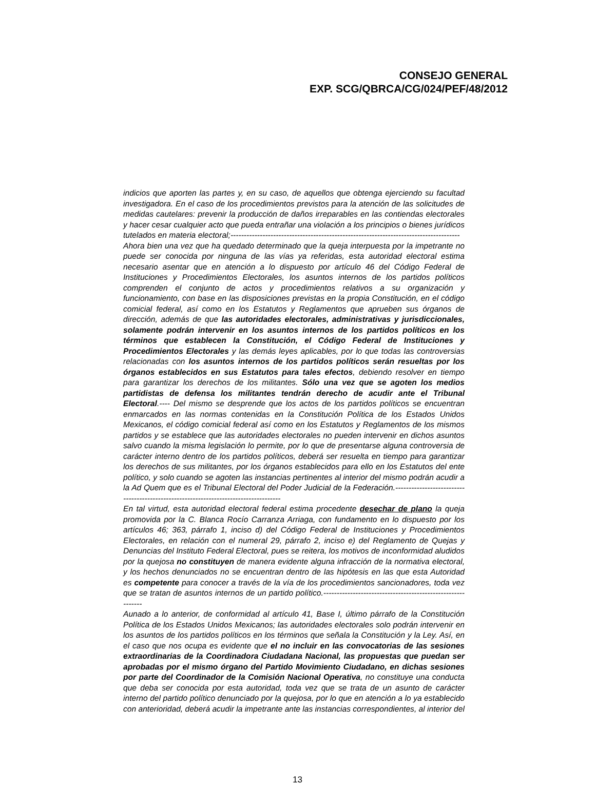CONSEJO GENERAL
EXP. SCG/QBRCA/CG/024/PEF/48/2012
indicios que aporten las partes y, en su caso, de aquellos que obtenga ejerciendo su facultad investigadora. En el caso de los procedimientos previstos para la atención de las solicitudes de medidas cautelares: prevenir la producción de daños irreparables en las contiendas electorales y hacer cesar cualquier acto que pueda entrañar una violación a los principios o bienes jurídicos tutelados en materia electoral;--------------------------------------------------------------------------------------
Ahora bien una vez que ha quedado determinado que la queja interpuesta por la impetrante no puede ser conocida por ninguna de las vías ya referidas, esta autoridad electoral estima necesario asentar que en atención a lo dispuesto por artículo 46 del Código Federal de Instituciones y Procedimientos Electorales, los asuntos internos de los partidos políticos comprenden el conjunto de actos y procedimientos relativos a su organización y funcionamiento, con base en las disposiciones previstas en la propia Constitución, en el código comicial federal, así como en los Estatutos y Reglamentos que aprueben sus órganos de dirección, además de que las autoridades electorales, administrativas y jurisdiccionales, solamente podrán intervenir en los asuntos internos de los partidos políticos en los términos que establecen la Constitución, el Código Federal de Instituciones y Procedimientos Electorales y las demás leyes aplicables, por lo que todas las controversias relacionadas con los asuntos internos de los partidos políticos serán resueltas por los órganos establecidos en sus Estatutos para tales efectos, debiendo resolver en tiempo para garantizar los derechos de los militantes. Sólo una vez que se agoten los medios partidistas de defensa los militantes tendrán derecho de acudir ante el Tribunal Electoral.---- Del mismo se desprende que los actos de los partidos políticos se encuentran enmarcados en las normas contenidas en la Constitución Política de los Estados Unidos Mexicanos, el código comicial federal así como en los Estatutos y Reglamentos de los mismos partidos y se establece que las autoridades electorales no pueden intervenir en dichos asuntos salvo cuando la misma legislación lo permite, por lo que de presentarse alguna controversia de carácter interno dentro de los partidos políticos, deberá ser resuelta en tiempo para garantizar los derechos de sus militantes, por los órganos establecidos para ello en los Estatutos del ente político, y solo cuando se agoten las instancias pertinentes al interior del mismo podrán acudir a la Ad Quem que es el Tribunal Electoral del Poder Judicial de la Federación.-------------------------------------------------------------------------------------
En tal virtud, esta autoridad electoral federal estima procedente desechar de plano la queja promovida por la C. Blanca Rocío Carranza Arriaga, con fundamento en lo dispuesto por los artículos 46; 363, párrafo 1, inciso d) del Código Federal de Instituciones y Procedimientos Electorales, en relación con el numeral 29, párrafo 2, inciso e) del Reglamento de Quejas y Denuncias del Instituto Federal Electoral, pues se reitera, los motivos de inconformidad aludidos por la quejosa no constituyen de manera evidente alguna infracción de la normativa electoral, y los hechos denunciados no se encuentran dentro de las hipótesis en las que esta Autoridad es competente para conocer a través de la vía de los procedimientos sancionadores, toda vez que se tratan de asuntos internos de un partido político.------------------------------------------------------------
Aunado a lo anterior, de conformidad al artículo 41, Base I, último párrafo de la Constitución Política de los Estados Unidos Mexicanos; las autoridades electorales solo podrán intervenir en los asuntos de los partidos políticos en los términos que señala la Constitución y la Ley. Así, en el caso que nos ocupa es evidente que el no incluir en las convocatorias de las sesiones extraordinarias de la Coordinadora Ciudadana Nacional, las propuestas que puedan ser aprobadas por el mismo órgano del Partido Movimiento Ciudadano, en dichas sesiones por parte del Coordinador de la Comisión Nacional Operativa, no constituye una conducta que deba ser conocida por esta autoridad, toda vez que se trata de un asunto de carácter interno del partido político denunciado por la quejosa, por lo que en atención a lo ya establecido con anterioridad, deberá acudir la impetrante ante las instancias correspondientes, al interior del
13